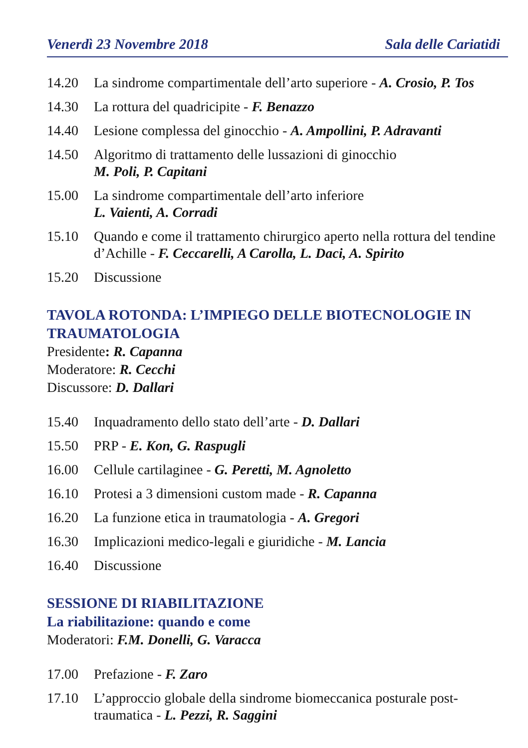Venerdì 23 Novembre 2018 Sala delle Cariatidi
14.20 La sindrome compartimentale dell’arto superiore - A. Crosio, P. Tos
14.30 La rottura del quadricipite - F. Benazzo
14.40 Lesione complessa del ginocchio - A. Ampollini, P. Adravanti
14.50 Algoritmo di trattamento delle lussazioni di ginocchio
M. Poli, P. Capitani
15.00 La sindrome compartimentale dell’arto inferiore
L. Vaienti, A. Corradi
15.10 Quando e come il trattamento chirurgico aperto nella rottura del tendine d’Achille - F. Ceccarelli, A Carolla, L. Daci, A. Spirito
15.20 Discussione
TAVOLA ROTONDA: L’IMPIEGO DELLE BIOTECNOLOGIE IN TRAUMATOLOGIA
Presidente: R. Capanna
Moderatore: R. Cecchi
Discussore: D. Dallari
15.40 Inquadramento dello stato dell’arte - D. Dallari
15.50 PRP - E. Kon, G. Raspugli
16.00 Cellule cartilaginee - G. Peretti, M. Agnoletto
16.10 Protesi a 3 dimensioni custom made - R. Capanna
16.20 La funzione etica in traumatologia - A. Gregori
16.30 Implicazioni medico-legali e giuridiche - M. Lancia
16.40 Discussione
SESSIONE DI RIABILITAZIONE
La riabilitazione: quando e come
Moderatori: F.M. Donelli, G. Varacca
17.00 Prefazione - F. Zaro
17.10 L’approccio globale della sindrome biomeccanica posturale post-traumatica - L. Pezzi, R. Saggini